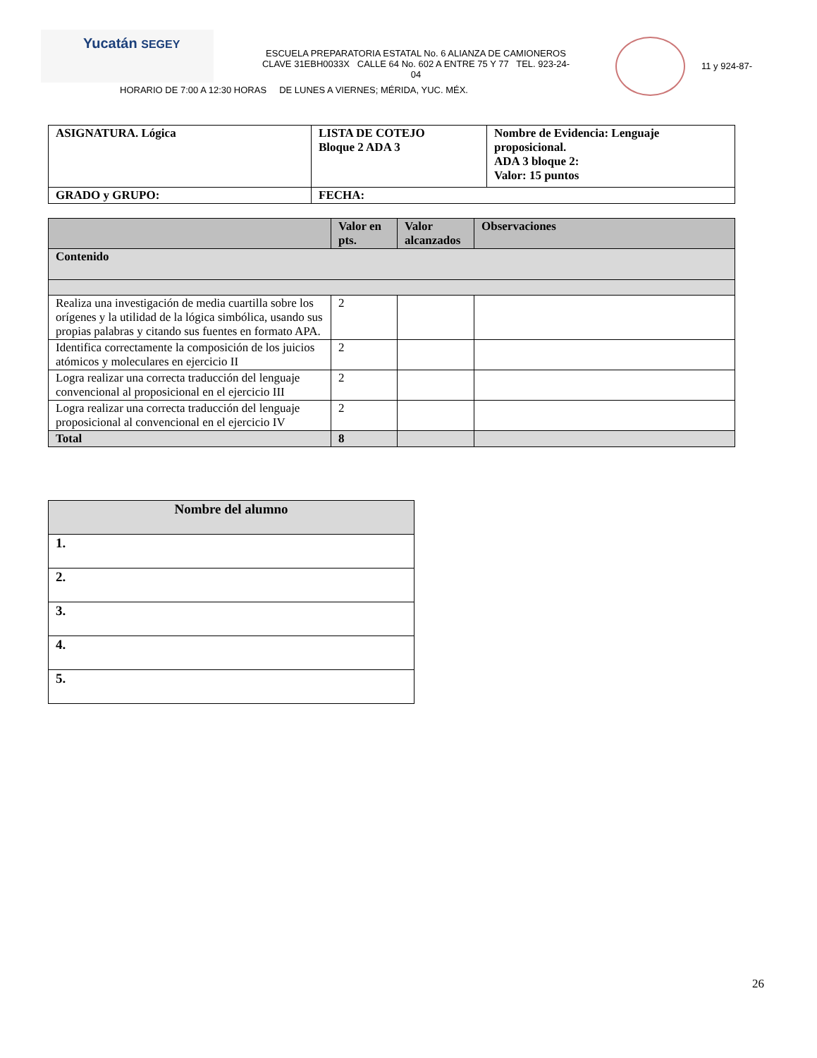Yucatán SEGEY
ESCUELA PREPARATORIA ESTATAL No. 6 ALIANZA DE CAMIONEROS
CLAVE 31EBH0033X CALLE 64 No. 602 A ENTRE 75 Y 77 TEL. 923-24-
04
11 y 924-87-
HORARIO DE 7:00 A 12:30 HORAS DE LUNES A VIERNES; MÉRIDA, YUC. MÉX.
| ASIGNATURA. Lógica | LISTA DE COTEJO Bloque 2 ADA 3 | Nombre de Evidencia: Lenguaje proposicional. ADA 3 bloque 2: Valor: 15 puntos |
| GRADO y GRUPO: | FECHA: | |
| | Valor en pts. | Valor alcanzados | Observaciones |
| --- | --- | --- | --- |
| Contenido | | | |
| Realiza una investigación de media cuartilla sobre los orígenes y la utilidad de la lógica simbólica, usando sus propias palabras y citando sus fuentes en formato APA. | 2 | | |
| Identifica correctamente la composición de los juicios atómicos y moleculares en ejercicio II | 2 | | |
| Logra realizar una correcta traducción del lenguaje convencional al proposicional en el ejercicio III | 2 | | |
| Logra realizar una correcta traducción del lenguaje proposicional al convencional en el ejercicio IV | 2 | | |
| Total | 8 | | |
| Nombre del alumno |
| --- |
| 1. |
| 2. |
| 3. |
| 4. |
| 5. |
26